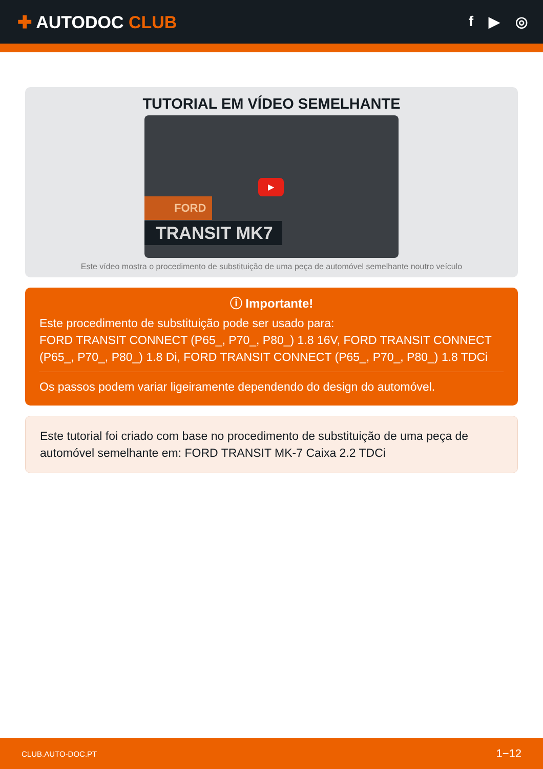✚ AUTODOC CLUB
f ▶ ◎
TUTORIAL EM VÍDEO SEMELHANTE
▶
FORD
TRANSIT MK7
Este vídeo mostra o procedimento de substituição de uma peça de automóvel semelhante noutro veículo
ⓘ Importante!
Este procedimento de substituição pode ser usado para:
FORD TRANSIT CONNECT (P65_, P70_, P80_) 1.8 16V, FORD TRANSIT CONNECT (P65_, P70_, P80_) 1.8 Di, FORD TRANSIT CONNECT (P65_, P70_, P80_) 1.8 TDCi
Os passos podem variar ligeiramente dependendo do design do automóvel.
Este tutorial foi criado com base no procedimento de substituição de uma peça de automóvel semelhante em: FORD TRANSIT MK-7 Caixa 2.2 TDCi
CLUB.AUTO-DOC.PT 1−12